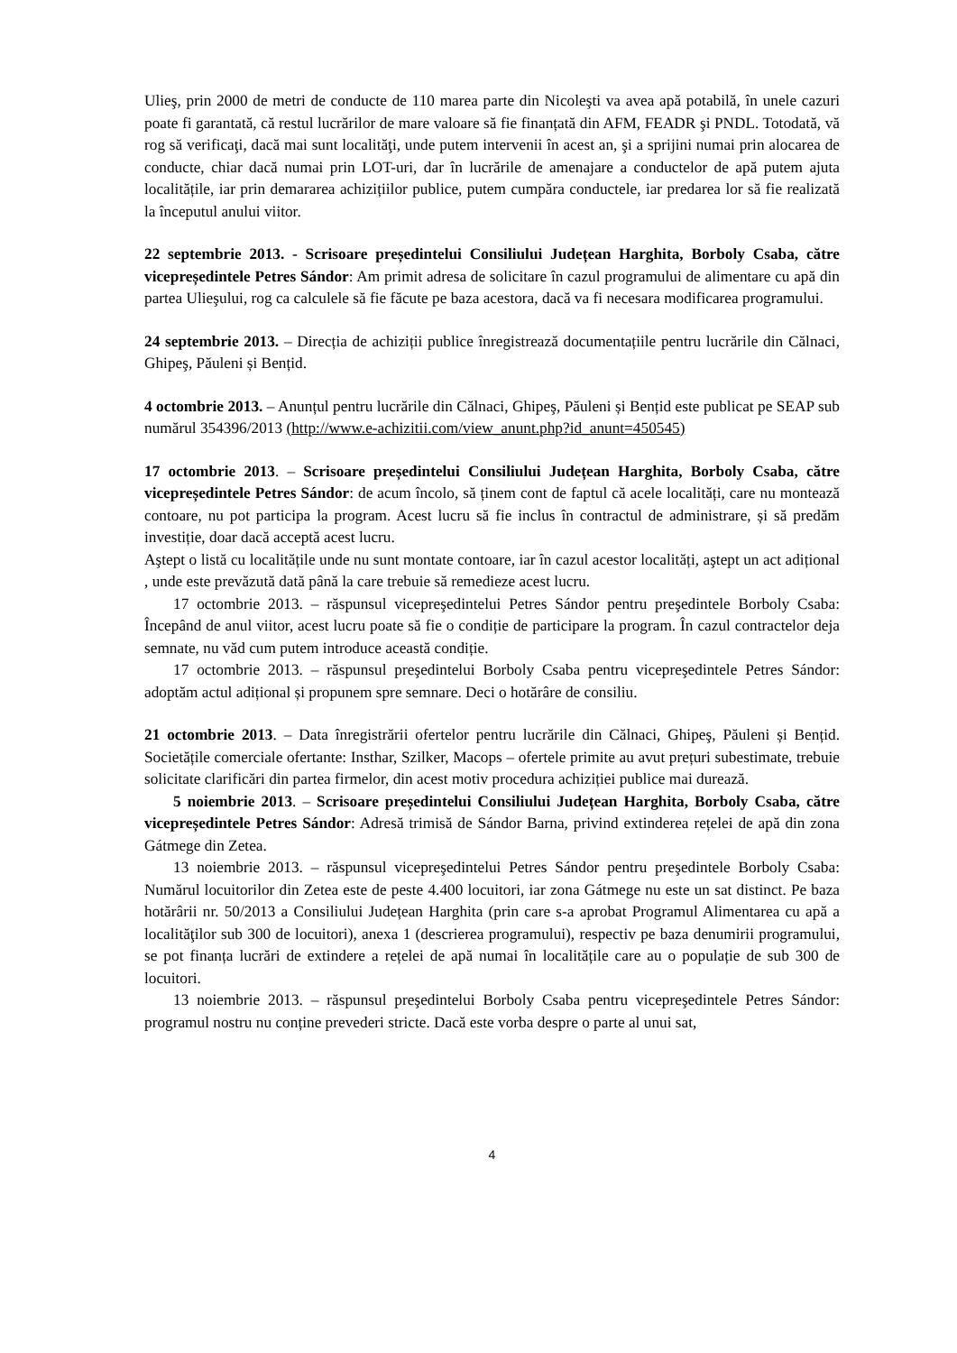Ulieş, prin 2000 de metri de conducte de 110 marea parte din Nicoleşti va avea apă potabilă, în unele cazuri poate fi garantată, că restul lucrărilor de mare valoare să fie finanțată din AFM, FEADR şi PNDL. Totodată, vă rog să verificaţi, dacă mai sunt localităţi, unde putem intervenii în acest an, şi a sprijini numai prin alocarea de conducte, chiar dacă numai prin LOT-uri, dar în lucrările de amenajare a conductelor de apă putem ajuta localitățile, iar prin demararea achizițiilor publice, putem cumpăra conductele, iar predarea lor să fie realizată la începutul anului viitor.
22 septembrie 2013. - Scrisoare președintelui Consiliului Județean Harghita, Borboly Csaba, către vicepreședintele Petres Sándor: Am primit adresa de solicitare în cazul programului de alimentare cu apă din partea Ulieşului, rog ca calculele să fie făcute pe baza acestora, dacă va fi necesara modificarea programului.
24 septembrie 2013. – Direcția de achiziții publice înregistrează documentațiile pentru lucrările din Călnaci, Ghipeş, Păuleni și Bențid.
4 octombrie 2013. – Anunțul pentru lucrările din Călnaci, Ghipeş, Păuleni și Bențid este publicat pe SEAP sub numărul 354396/2013 (http://www.e-achizitii.com/view_anunt.php?id_anunt=450545)
17 octombrie 2013. – Scrisoare președintelui Consiliului Județean Harghita, Borboly Csaba, către vicepreședintele Petres Sándor: de acum încolo, să ținem cont de faptul că acele localități, care nu montează contoare, nu pot participa la program. Acest lucru să fie inclus în contractul de administrare, și să predăm investiție, doar dacă acceptă acest lucru.
Aştept o listă cu localitățile unde nu sunt montate contoare, iar în cazul acestor localități, aştept un act adițional , unde este prevăzută dată până la care trebuie să remedieze acest lucru.
17 octombrie 2013. – răspunsul vicepreşedintelui Petres Sándor pentru preşedintele Borboly Csaba: Începând de anul viitor, acest lucru poate să fie o condiție de participare la program. În cazul contractelor deja semnate, nu văd cum putem introduce această condiție.
17 octombrie 2013. – răspunsul preşedintelui Borboly Csaba pentru vicepreşedintele Petres Sándor: adoptăm actul adițional și propunem spre semnare. Deci o hotărâre de consiliu.
21 octombrie 2013. – Data înregistrării ofertelor pentru lucrările din Călnaci, Ghipeş, Păuleni și Bențid. Societățile comerciale ofertante: Insthar, Szilker, Macops – ofertele primite au avut prețuri subestimate, trebuie solicitate clarificări din partea firmelor, din acest motiv procedura achiziției publice mai durează.
5 noiembrie 2013. – Scrisoare președintelui Consiliului Județean Harghita, Borboly Csaba, către vicepreședintele Petres Sándor: Adresă trimisă de Sándor Barna, privind extinderea rețelei de apă din zona Gátmege din Zetea.
13 noiembrie 2013. – răspunsul vicepreşedintelui Petres Sándor pentru preşedintele Borboly Csaba: Numărul locuitorilor din Zetea este de peste 4.400 locuitori, iar zona Gátmege nu este un sat distinct. Pe baza hotărârii nr. 50/2013 a Consiliului Județean Harghita (prin care s-a aprobat Programul Alimentarea cu apă a localităţilor sub 300 de locuitori), anexa 1 (descrierea programului), respectiv pe baza denumirii programului, se pot finanța lucrări de extindere a rețelei de apă numai în localitățile care au o populație de sub 300 de locuitori.
13 noiembrie 2013. – răspunsul preşedintelui Borboly Csaba pentru vicepreşedintele Petres Sándor: programul nostru nu conține prevederi stricte. Dacă este vorba despre o parte al unui sat,
4